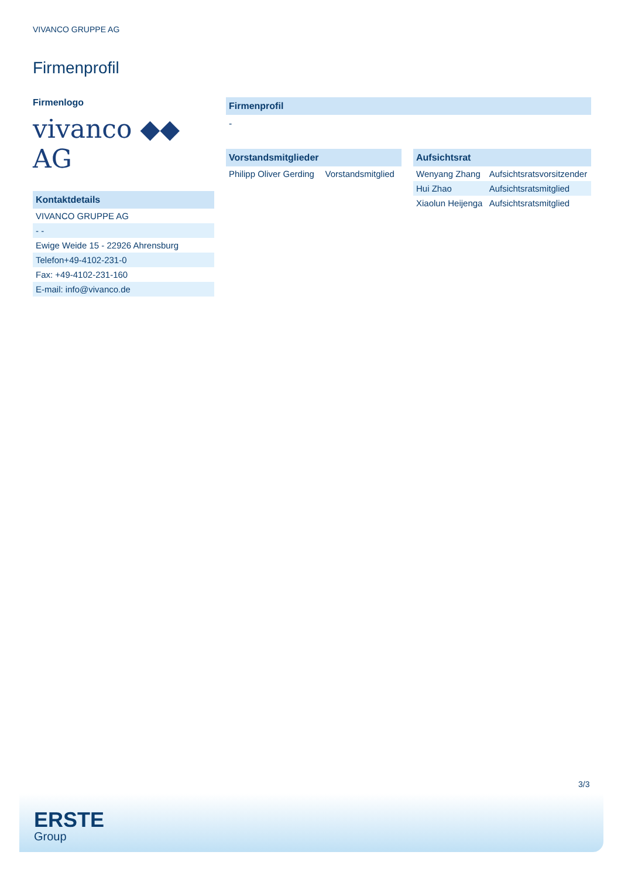VIVANCO GRUPPE AG
Firmenprofil
Firmenlogo
vivanco ◆◆ AG
Kontaktdetails
| VIVANCO GRUPPE AG |
| - - |
| Ewige Weide 15 - 22926 Ahrensburg |
| Telefon+49-4102-231-0 |
| Fax: +49-4102-231-160 |
| E-mail: info@vivanco.de |
Firmenprofil
-
Vorstandsmitglieder
| Philipp Oliver Gerding | Vorstandsmitglied |
Aufsichtsrat
| Wenyang Zhang | Aufsichtsratsvorsitzender |
| Hui Zhao | Aufsichtsratsmitglied |
| Xiaolun Heijenga | Aufsichtsratsmitglied |
3/3
ERSTE
Group